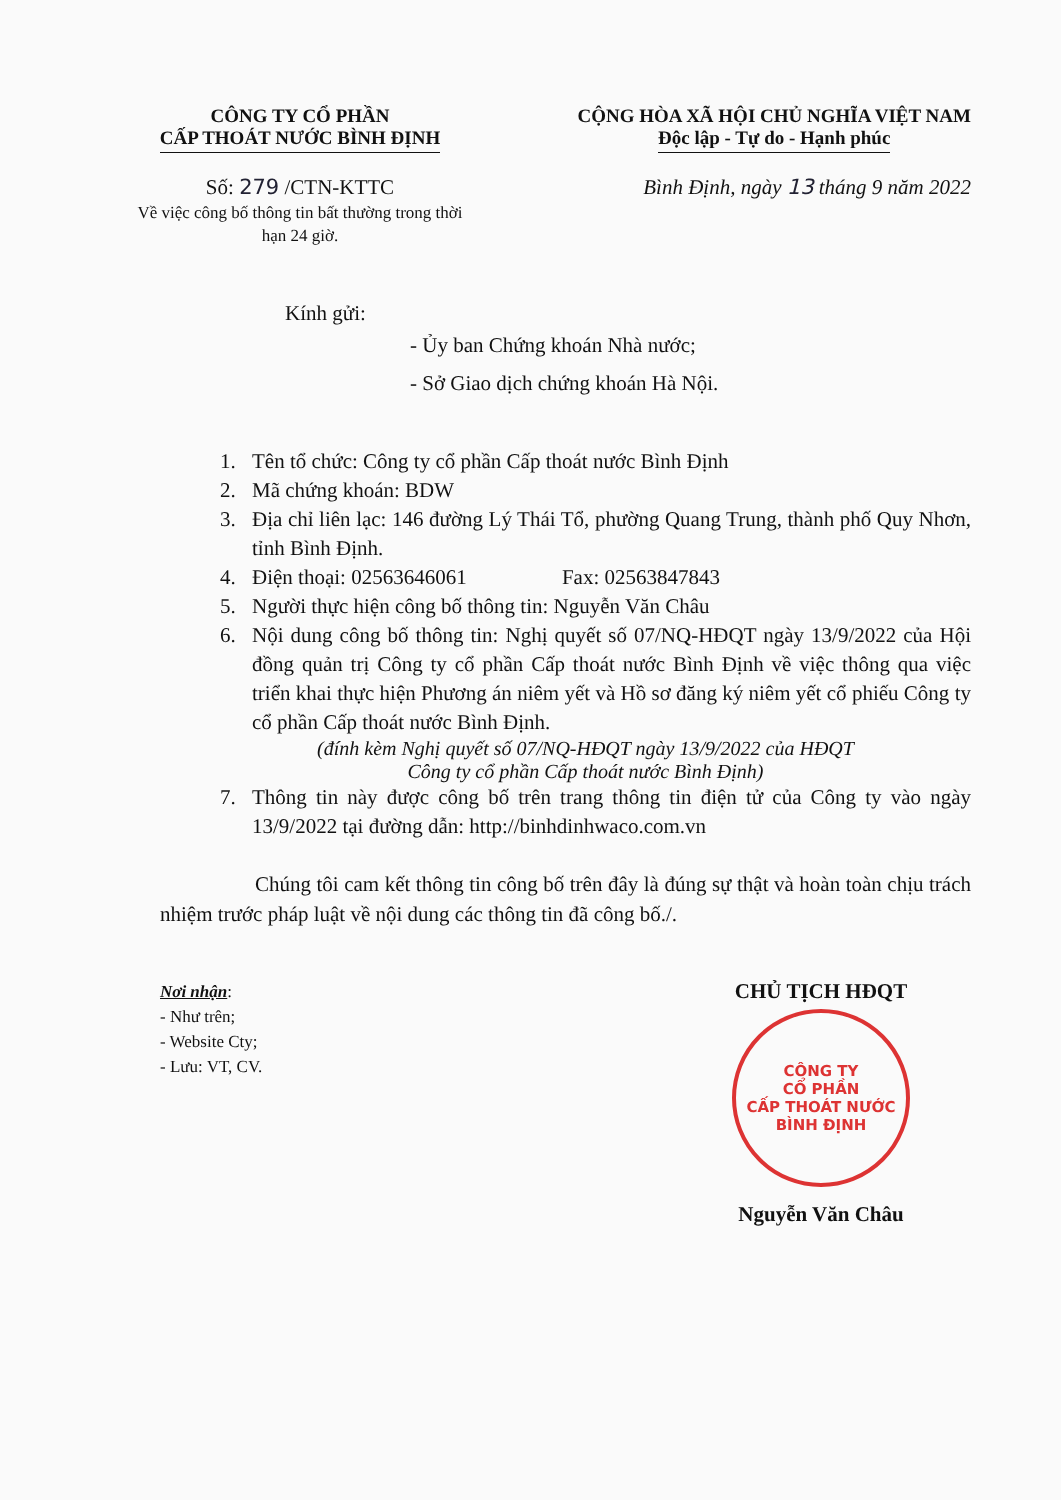CÔNG TY CỔ PHẦN
CẤP THOÁT NƯỚC BÌNH ĐỊNH
CỘNG HÒA XÃ HỘI CHỦ NGHĨA VIỆT NAM
Độc lập - Tự do - Hạnh phúc
Số: 279 /CTN-KTTC
Về việc công bố thông tin bất thường trong thời hạn 24 giờ.
Bình Định, ngày 13 tháng 9 năm 2022
Kính gửi:
- Ủy ban Chứng khoán Nhà nước;
- Sở Giao dịch chứng khoán Hà Nội.
1. Tên tổ chức: Công ty cổ phần Cấp thoát nước Bình Định
2. Mã chứng khoán: BDW
3. Địa chỉ liên lạc: 146 đường Lý Thái Tổ, phường Quang Trung, thành phố Quy Nhơn, tỉnh Bình Định.
4. Điện thoại: 02563646061 Fax: 02563847843
5. Người thực hiện công bố thông tin: Nguyễn Văn Châu
6. Nội dung công bố thông tin: Nghị quyết số 07/NQ-HĐQT ngày 13/9/2022 của Hội đồng quản trị Công ty cổ phần Cấp thoát nước Bình Định về việc thông qua việc triển khai thực hiện Phương án niêm yết và Hồ sơ đăng ký niêm yết cổ phiếu Công ty cổ phần Cấp thoát nước Bình Định.
(đính kèm Nghị quyết số 07/NQ-HĐQT ngày 13/9/2022 của HĐQT
Công ty cổ phần Cấp thoát nước Bình Định)
7. Thông tin này được công bố trên trang thông tin điện tử của Công ty vào ngày 13/9/2022 tại đường dẫn: http://binhdinhwaco.com.vn
Chúng tôi cam kết thông tin công bố trên đây là đúng sự thật và hoàn toàn chịu trách nhiệm trước pháp luật về nội dung các thông tin đã công bố./.
Nơi nhận:
- Như trên;
- Website Cty;
- Lưu: VT, CV.
CHỦ TỊCH HĐQT
CÔNG TY
CỔ PHẦN
CẤP THOÁT NƯỚC
BÌNH ĐỊNH
Nguyễn Văn Châu